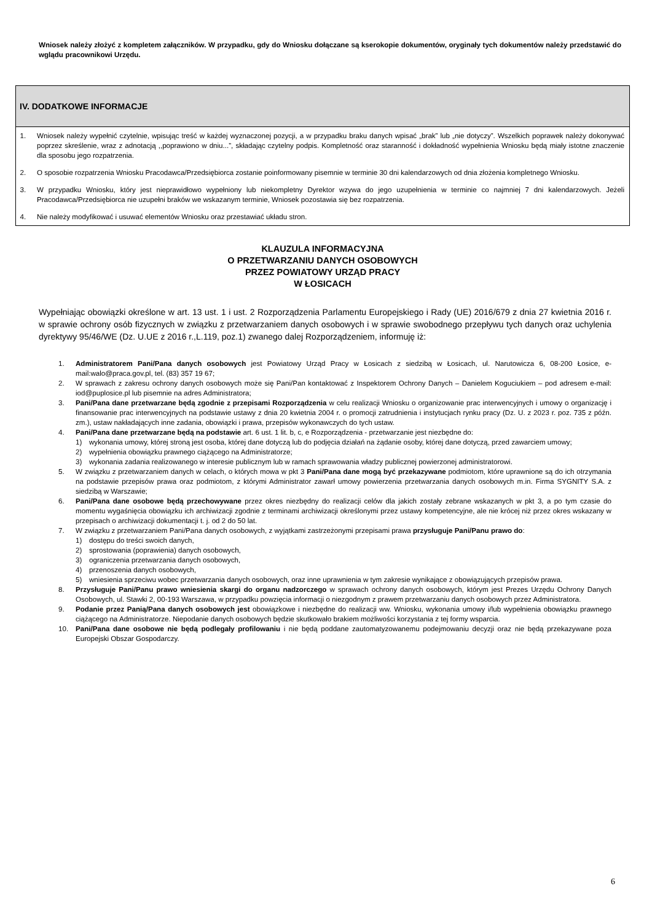Wniosek należy złożyć z kompletem załączników. W przypadku, gdy do Wniosku dołączane są kserokopie dokumentów, oryginały tych dokumentów należy przedstawić do wglądu pracownikowi Urzędu.
IV. DODATKOWE INFORMACJE
1. Wniosek należy wypełnić czytelnie, wpisując treść w każdej wyznaczonej pozycji, a w przypadku braku danych wpisać „brak” lub „nie dotyczy”. Wszelkich poprawek należy dokonywać poprzez skreślenie, wraz z adnotacją ,,poprawiono w dniu...”, składając czytelny podpis. Kompletność oraz staranność i dokładność wypełnienia Wniosku będą miały istotne znaczenie dla sposobu jego rozpatrzenia.
2. O sposobie rozpatrzenia Wniosku Pracodawca/Przedsiębiorca zostanie poinformowany pisemnie w terminie 30 dni kalendarzowych od dnia złożenia kompletnego Wniosku.
3. W przypadku Wniosku, który jest nieprawidłowo wypełniony lub niekompletny Dyrektor wzywa do jego uzupełnienia w terminie co najmniej 7 dni kalendarzowych. Jeżeli Pracodawca/Przedsiębiorca nie uzupełni braków we wskazanym terminie, Wniosek pozostawia się bez rozpatrzenia.
4. Nie należy modyfikować i usuwać elementów Wniosku oraz przestawiać układu stron.
KLAUZULA INFORMACYJNA
O PRZETWARZANIU DANYCH OSOBOWYCH
PRZEZ POWIATOWY URZĄD PRACY
W ŁOSICACH
Wypełniając obowiązki określone w art. 13 ust. 1 i ust. 2 Rozporządzenia Parlamentu Europejskiego i Rady (UE) 2016/679 z dnia 27 kwietnia 2016 r. w sprawie ochrony osób fizycznych w związku z przetwarzaniem danych osobowych i w sprawie swobodnego przepływu tych danych oraz uchylenia dyrektywy 95/46/WE (Dz. U.UE z 2016 r.,L.119, poz.1) zwanego dalej Rozporządzeniem, informuję iż:
1. Administratorem Pani/Pana danych osobowych jest Powiatowy Urząd Pracy w Łosicach z siedzibą w Łosicach, ul. Narutowicza 6, 08-200 Łosice, e-mail:walo@praca.gov.pl, tel. (83) 357 19 67;
2. W sprawach z zakresu ochrony danych osobowych może się Pani/Pan kontaktować z Inspektorem Ochrony Danych – Danielem Koguciukiem – pod adresem e-mail: iod@puplosice.pl lub pisemnie na adres Administratora;
3. Pani/Pana dane przetwarzane będą zgodnie z przepisami Rozporządzenia w celu realizacji Wniosku o organizowanie prac interwencyjnych i umowy o organizację i finansowanie prac interwencyjnych na podstawie ustawy z dnia 20 kwietnia 2004 r. o promocji zatrudnienia i instytucjach rynku pracy (Dz. U. z 2023 r. poz. 735 z późn. zm.), ustaw nakładających inne zadania, obowiązki i prawa, przepisów wykonawczych do tych ustaw.
4. Pani/Pana dane przetwarzane będą na podstawie art. 6 ust. 1 lit. b, c, e Rozporządzenia - przetwarzanie jest niezbędne do:
1) wykonania umowy, której stroną jest osoba, której dane dotyczą lub do podjęcia działań na żądanie osoby, której dane dotyczą, przed zawarciem umowy;
2) wypełnienia obowiązku prawnego ciążącego na Administratorze;
3) wykonania zadania realizowanego w interesie publicznym lub w ramach sprawowania władzy publicznej powierzonej administratorowi.
5. W związku z przetwarzaniem danych w celach, o których mowa w pkt 3 Pani/Pana dane mogą być przekazywane podmiotom, które uprawnione są do ich otrzymania na podstawie przepisów prawa oraz podmiotom, z którymi Administrator zawarł umowy powierzenia przetwarzania danych osobowych m.in. Firma SYGNITY S.A. z siedzibą w Warszawie;
6. Pani/Pana dane osobowe będą przechowywane przez okres niezbędny do realizacji celów dla jakich zostały zebrane wskazanych w pkt 3, a po tym czasie do momentu wygaśnięcia obowiązku ich archiwizacji zgodnie z terminami archiwizacji określonymi przez ustawy kompetencyjne, ale nie krócej niż przez okres wskazany w przepisach o archiwizacji dokumentacji t. j. od 2 do 50 lat.
7. W związku z przetwarzaniem Pani/Pana danych osobowych, z wyjątkami zastrzeżonymi przepisami prawa przysługuje Pani/Panu prawo do:
1) dostępu do treści swoich danych,
2) sprostowania (poprawienia) danych osobowych,
3) ograniczenia przetwarzania danych osobowych,
4) przenoszenia danych osobowych,
5) wniesienia sprzeciwu wobec przetwarzania danych osobowych, oraz inne uprawnienia w tym zakresie wynikające z obowiązujących przepisów prawa.
8. Przysługuje Pani/Panu prawo wniesienia skargi do organu nadzorczego w sprawach ochrony danych osobowych, którym jest Prezes Urzędu Ochrony Danych Osobowych, ul. Stawki 2, 00-193 Warszawa, w przypadku powzięcia informacji o niezgodnym z prawem przetwarzaniu danych osobowych przez Administratora.
9. Podanie przez Panią/Pana danych osobowych jest obowiązkowe i niezbędne do realizacji ww. Wniosku, wykonania umowy i/lub wypełnienia obowiązku prawnego ciążącego na Administratorze. Niepodanie danych osobowych będzie skutkowało brakiem możliwości korzystania z tej formy wsparcia.
10. Pani/Pana dane osobowe nie będą podlegały profilowaniu i nie będą poddane zautomatyzowanemu podejmowaniu decyzji oraz nie będą przekazywane poza Europejski Obszar Gospodarczy.
6